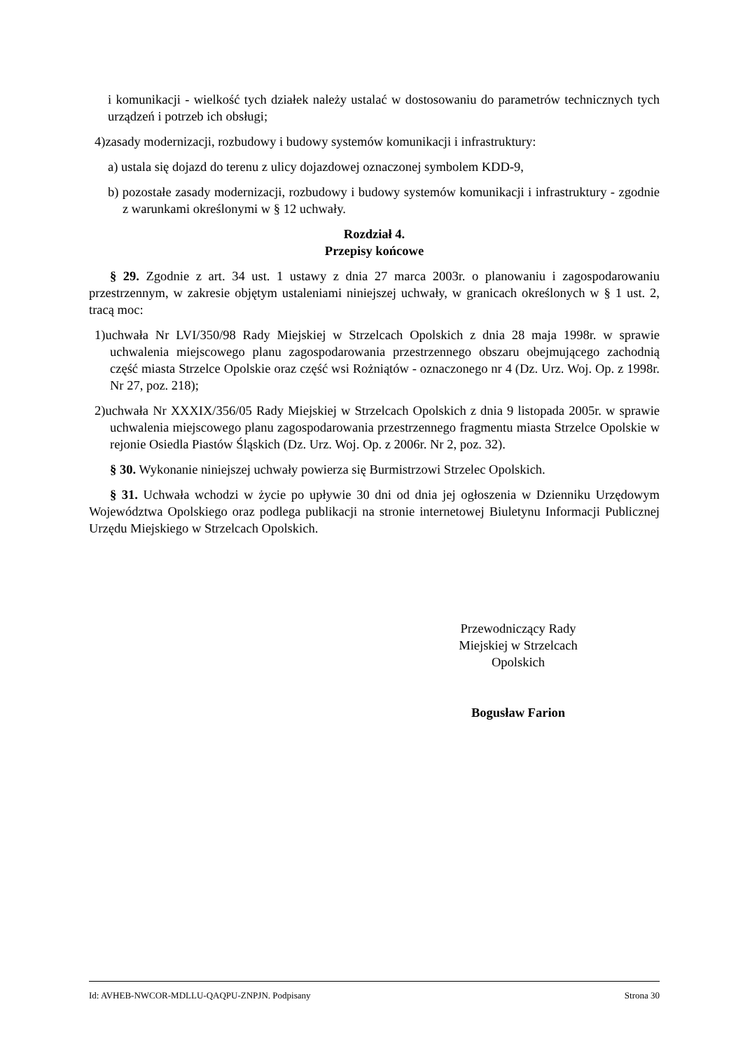i komunikacji - wielkość tych działek należy ustalać w dostosowaniu do parametrów technicznych tych urządzeń i potrzeb ich obsługi;
4)zasady modernizacji, rozbudowy i budowy systemów komunikacji i infrastruktury:
a) ustala się dojazd do terenu z ulicy dojazdowej oznaczonej symbolem KDD-9,
b) pozostałe zasady modernizacji, rozbudowy i budowy systemów komunikacji i infrastruktury - zgodnie z warunkami określonymi w § 12 uchwały.
Rozdział 4.
Przepisy końcowe
§ 29. Zgodnie z art. 34 ust. 1 ustawy z dnia 27 marca 2003r. o planowaniu i zagospodarowaniu przestrzennym, w zakresie objętym ustaleniami niniejszej uchwały, w granicach określonych w § 1 ust. 2, tracą moc:
1)uchwała Nr LVI/350/98 Rady Miejskiej w Strzelcach Opolskich z dnia 28 maja 1998r. w sprawie uchwalenia miejscowego planu zagospodarowania przestrzennego obszaru obejmującego zachodnią część miasta Strzelce Opolskie oraz część wsi Rożniątów - oznaczonego nr 4 (Dz. Urz. Woj. Op. z 1998r. Nr 27, poz. 218);
2)uchwała Nr XXXIX/356/05 Rady Miejskiej w Strzelcach Opolskich z dnia 9 listopada 2005r. w sprawie uchwalenia miejscowego planu zagospodarowania przestrzennego fragmentu miasta Strzelce Opolskie w rejonie Osiedla Piastów Śląskich (Dz. Urz. Woj. Op. z 2006r. Nr 2, poz. 32).
§ 30. Wykonanie niniejszej uchwały powierza się Burmistrzowi Strzelec Opolskich.
§ 31. Uchwała wchodzi w życie po upływie 30 dni od dnia jej ogłoszenia w Dzienniku Urzędowym Województwa Opolskiego oraz podlega publikacji na stronie internetowej Biuletynu Informacji Publicznej Urzędu Miejskiego w Strzelcach Opolskich.
Przewodniczący Rady
Miejskiej w Strzelcach
Opolskich
Bogusław Farion
Id: AVHEB-NWCOR-MDLLU-QAQPU-ZNPJN. Podpisany Strona 30